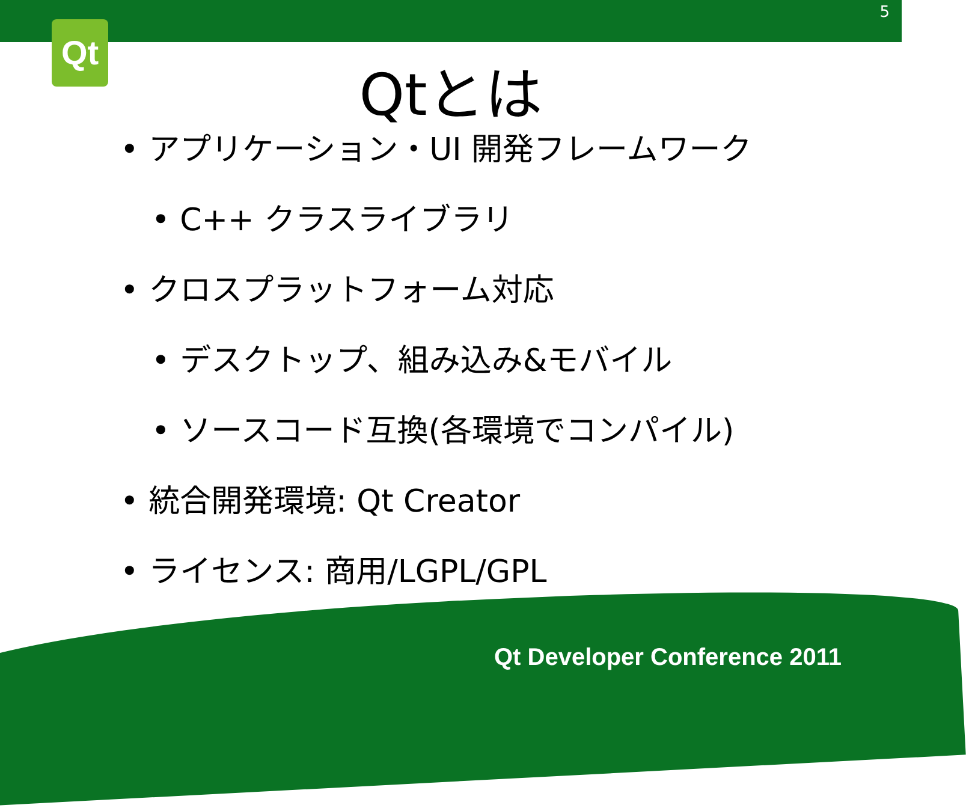5
Qt
Qtとは
• アプリケーション・UI 開発フレームワーク
• C++ クラスライブラリ
• クロスプラットフォーム対応
• デスクトップ、組み込み&モバイル
• ソースコード互換(各環境でコンパイル)
• 統合開発環境: Qt Creator
• ライセンス: 商用/LGPL/GPL
Qt Developer Conference 2011